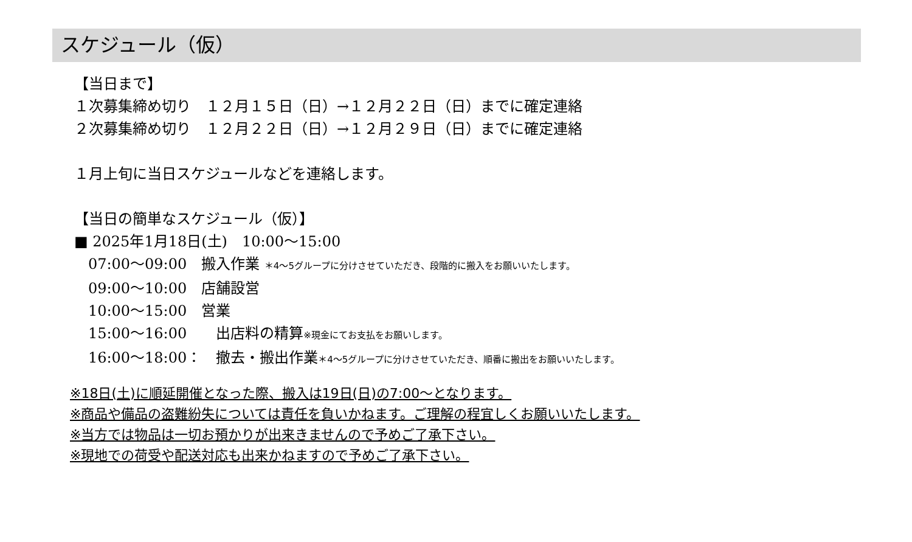スケジュール（仮）
【当日まで】
１次募集締め切り　１２月１５日（日）→１２月２２日（日）までに確定連絡
２次募集締め切り　１２月２２日（日）→１２月２９日（日）までに確定連絡
１月上旬に当日スケジュールなどを連絡します。
【当日の簡単なスケジュール（仮）】
■ 2025年1月18日(土)　10:00～15:00
07:00～09:00　搬入作業 ＊4～5グループに分けさせていただき、段階的に搬入をお願いいたします。
09:00～10:00　店舗設営
10:00～15:00　営業
15:00～16:00　　出店料の精算※現金にてお支払をお願いします。
16:00～18:00：　撤去・搬出作業＊4～5グループに分けさせていただき、順番に搬出をお願いいたします。
※18日(土)に順延開催となった際、搬入は19日(日)の7:00～となります。
※商品や備品の盗難紛失については責任を負いかねます。ご理解の程宜しくお願いいたします。
※当方では物品は一切お預かりが出来きませんので予めご了承下さい。
※現地での荷受や配送対応も出来かねますので予めご了承下さい。